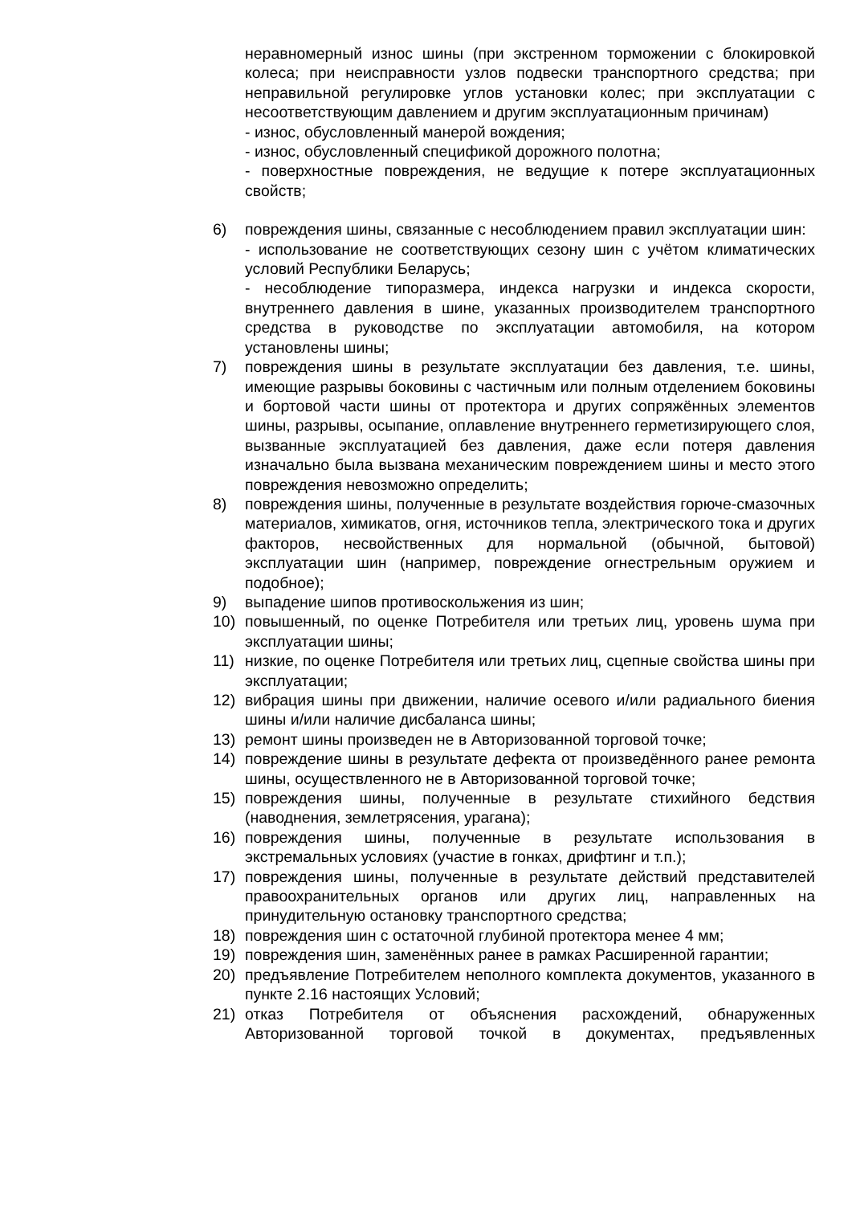неравномерный износ шины (при экстренном торможении с блокировкой колеса; при неисправности узлов подвески транспортного средства; при неправильной регулировке углов установки колес; при эксплуатации с несоответствующим давлением и другим эксплуатационным причинам)
- износ, обусловленный манерой вождения;
- износ, обусловленный спецификой дорожного полотна;
- поверхностные повреждения, не ведущие к потере эксплуатационных свойств;
6) повреждения шины, связанные с несоблюдением правил эксплуатации шин:
- использование не соответствующих сезону шин с учётом климатических условий Республики Беларусь;
- несоблюдение типоразмера, индекса нагрузки и индекса скорости, внутреннего давления в шине, указанных производителем транспортного средства в руководстве по эксплуатации автомобиля, на котором установлены шины;
7) повреждения шины в результате эксплуатации без давления, т.е. шины, имеющие разрывы боковины с частичным или полным отделением боковины и бортовой части шины от протектора и других сопряжённых элементов шины, разрывы, осыпание, оплавление внутреннего герметизирующего слоя, вызванные эксплуатацией без давления, даже если потеря давления изначально была вызвана механическим повреждением шины и место этого повреждения невозможно определить;
8) повреждения шины, полученные в результате воздействия горюче-смазочных материалов, химикатов, огня, источников тепла, электрического тока и других факторов, несвойственных для нормальной (обычной, бытовой) эксплуатации шин (например, повреждение огнестрельным оружием и подобное);
9) выпадение шипов противоскольжения из шин;
10) повышенный, по оценке Потребителя или третьих лиц, уровень шума при эксплуатации шины;
11) низкие, по оценке Потребителя или третьих лиц, сцепные свойства шины при эксплуатации;
12) вибрация шины при движении, наличие осевого и/или радиального биения шины и/или наличие дисбаланса шины;
13) ремонт шины произведен не в Авторизованной торговой точке;
14) повреждение шины в результате дефекта от произведённого ранее ремонта шины, осуществленного не в Авторизованной торговой точке;
15) повреждения шины, полученные в результате стихийного бедствия (наводнения, землетрясения, урагана);
16) повреждения шины, полученные в результате использования в экстремальных условиях (участие в гонках, дрифтинг и т.п.);
17) повреждения шины, полученные в результате действий представителей правоохранительных органов или других лиц, направленных на принудительную остановку транспортного средства;
18) повреждения шин с остаточной глубиной протектора менее 4 мм;
19) повреждения шин, заменённых ранее в рамках Расширенной гарантии;
20) предъявление Потребителем неполного комплекта документов, указанного в пункте 2.16 настоящих Условий;
21) отказ Потребителя от объяснения расхождений, обнаруженных Авторизованной торговой точкой в документах, предъявленных